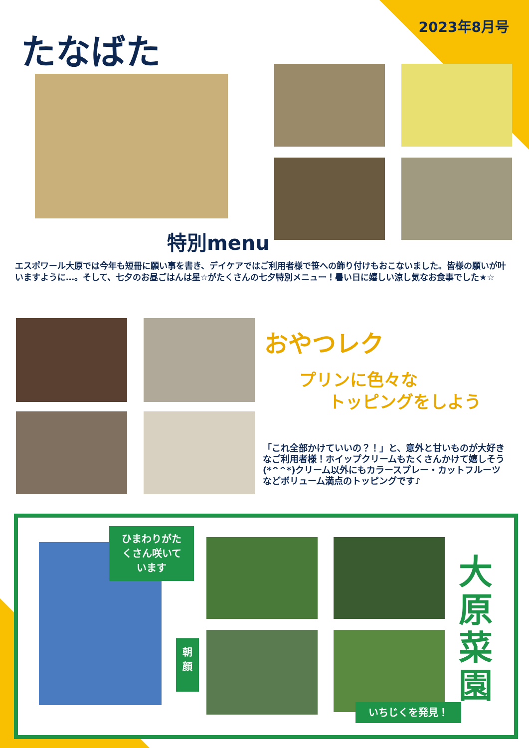2023年8月号 たなばた
特別menu
エスポワール大原では今年も短冊に願い事を書き、デイケアではご利用者様で笹への飾り付けもおこないました。皆様の願いが叶いますように…。そして、七夕のお昼ごはんは星☆がたくさんの七夕特別メニュー！暑い日に嬉しい涼し気なお食事でした★☆
おやつレク
プリンに色々な
トッピングをしよう
「これ全部かけていいの？！」と、意外と甘いものが大好きなご利用者様！ホイップクリームもたくさんかけて嬉しそう(*^^*)クリーム以外にもカラースプレー・カットフルーツなどボリューム満点のトッピングです♪
ひまわりがた
くさん咲いて
います
朝
顔
いちじくを発見！
大
原
菜
園